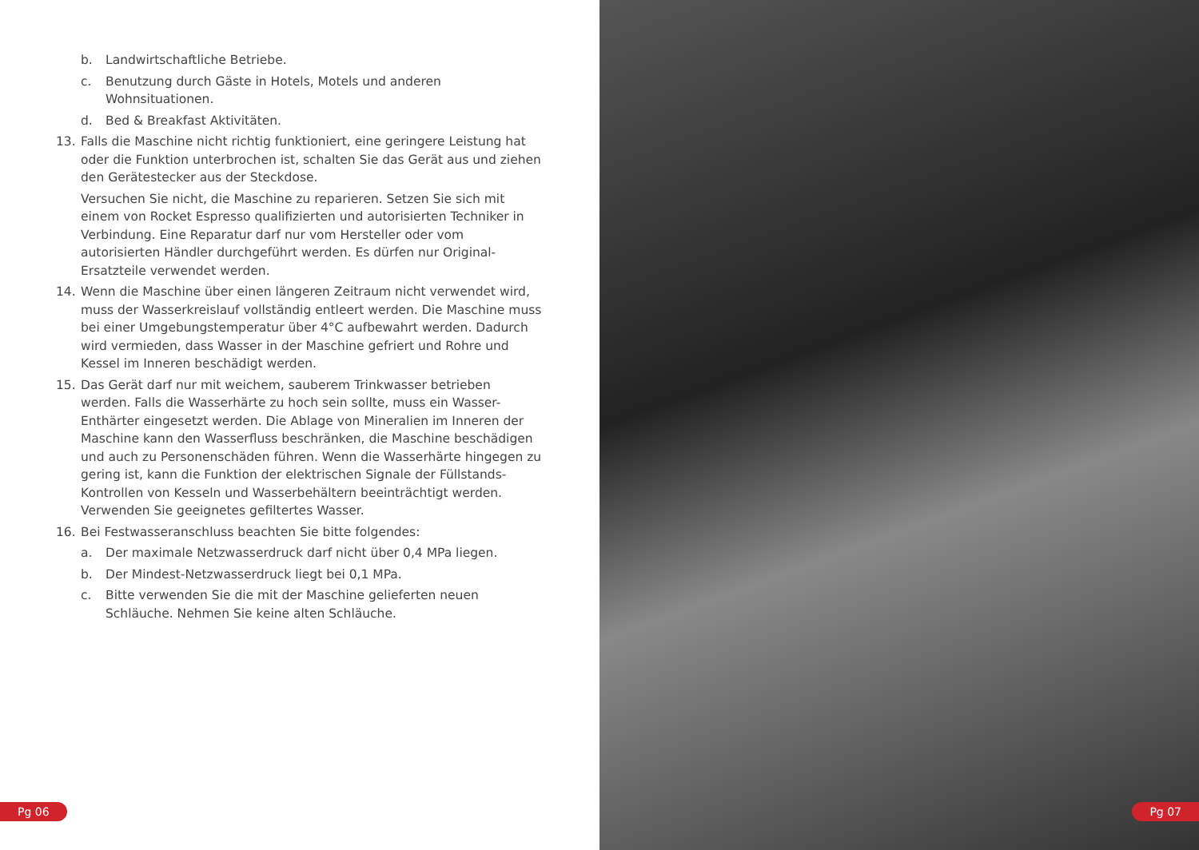b. Landwirtschaftliche Betriebe.
c. Benutzung durch Gäste in Hotels, Motels und anderen
Wohnsituationen.
d. Bed & Breakfast Aktivitäten.
13. Falls die Maschine nicht richtig funktioniert, eine geringere Leistung hat oder die Funktion unterbrochen ist, schalten Sie das Gerät aus und ziehen den Gerätestecker aus der Steckdose.
Versuchen Sie nicht, die Maschine zu reparieren. Setzen Sie sich mit einem von Rocket Espresso qualifizierten und autorisierten Techniker in Verbindung. Eine Reparatur darf nur vom Hersteller oder vom autorisierten Händler durchgeführt werden. Es dürfen nur Original-Ersatzteile verwendet werden.
14. Wenn die Maschine über einen längeren Zeitraum nicht verwendet wird, muss der Wasserkreislauf vollständig entleert werden. Die Maschine muss bei einer Umgebungstemperatur über 4°C aufbewahrt werden. Dadurch wird vermieden, dass Wasser in der Maschine gefriert und Rohre und Kessel im Inneren beschädigt werden.
15. Das Gerät darf nur mit weichem, sauberem Trinkwasser betrieben werden. Falls die Wasserhärte zu hoch sein sollte, muss ein Wasser-Enthärter eingesetzt werden. Die Ablage von Mineralien im Inneren der Maschine kann den Wasserfluss beschränken, die Maschine beschädigen und auch zu Personenschäden führen. Wenn die Wasserhärte hingegen zu gering ist, kann die Funktion der elektrischen Signale der Füllstands-Kontrollen von Kesseln und Wasserbehältern beeinträchtigt werden. Verwenden Sie geeignetes gefiltertes Wasser.
16. Bei Festwasseranschluss beachten Sie bitte folgendes:
a. Der maximale Netzwasserdruck darf nicht über 0,4 MPa liegen.
b. Der Mindest-Netzwasserdruck liegt bei 0,1 MPa.
c. Bitte verwenden Sie die mit der Maschine gelieferten neuen Schläuche. Nehmen Sie keine alten Schläuche.
Pg 06
Pg 07